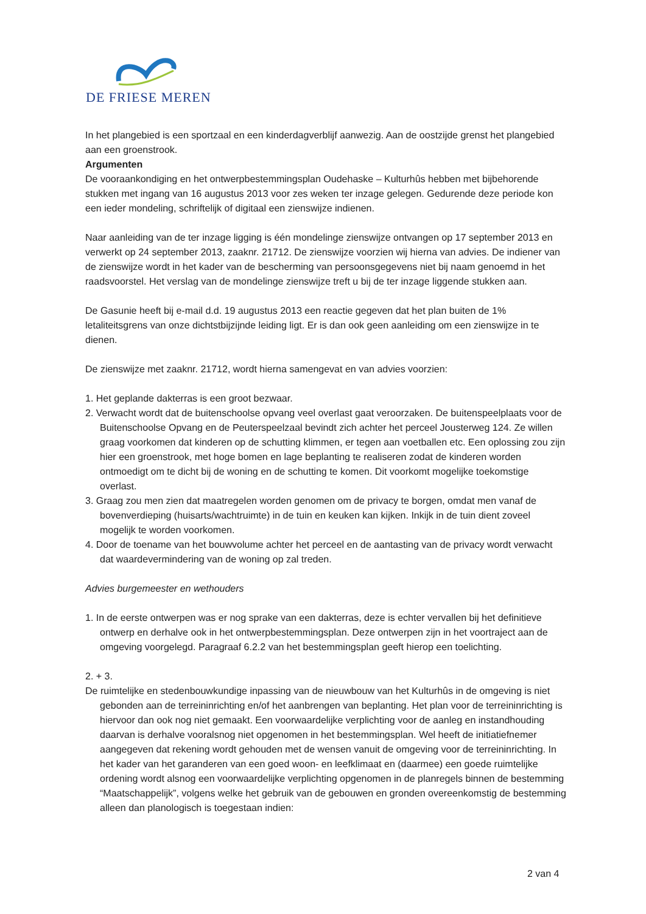DE FRIESE MEREN
In het plangebied is een sportzaal en een kinderdagverblijf aanwezig. Aan de oostzijde grenst het plangebied aan een groenstrook.
Argumenten
De vooraankondiging en het ontwerpbestemmingsplan Oudehaske – Kulturhûs hebben met bijbehorende stukken met ingang van 16 augustus 2013 voor zes weken ter inzage gelegen. Gedurende deze periode kon een ieder mondeling, schriftelijk of digitaal een zienswijze indienen.
Naar aanleiding van de ter inzage ligging is één mondelinge zienswijze ontvangen op 17 september 2013 en verwerkt op 24 september 2013, zaaknr. 21712. De zienswijze voorzien wij hierna van advies. De indiener van de zienswijze wordt in het kader van de bescherming van persoonsgegevens niet bij naam genoemd in het raadsvoorstel. Het verslag van de mondelinge zienswijze treft u bij de ter inzage liggende stukken aan.
De Gasunie heeft bij e-mail d.d. 19 augustus 2013 een reactie gegeven dat het plan buiten de 1% letaliteitsgrens van onze dichtstbijzijnde leiding ligt. Er is dan ook geen aanleiding om een zienswijze in te dienen.
De zienswijze met zaaknr. 21712, wordt hierna samengevat en van advies voorzien:
1. Het geplande dakterras is een groot bezwaar.
2. Verwacht wordt dat de buitenschoolse opvang veel overlast gaat veroorzaken. De buitenspeelplaats voor de Buitenschoolse Opvang en de Peuterspeelzaal bevindt zich achter het perceel Jousterweg 124. Ze willen graag voorkomen dat kinderen op de schutting klimmen, er tegen aan voetballen etc. Een oplossing zou zijn hier een groenstrook, met hoge bomen en lage beplanting te realiseren zodat de kinderen worden ontmoedigt om te dicht bij de woning en de schutting te komen. Dit voorkomt mogelijke toekomstige overlast.
3. Graag zou men zien dat maatregelen worden genomen om de privacy te borgen, omdat men vanaf de bovenverdieping (huisarts/wachtruimte) in de tuin en keuken kan kijken. Inkijk in de tuin dient zoveel mogelijk te worden voorkomen.
4. Door de toename van het bouwvolume achter het perceel en de aantasting van de privacy wordt verwacht dat waardevermindering van de woning op zal treden.
Advies burgemeester en wethouders
1. In de eerste ontwerpen was er nog sprake van een dakterras, deze is echter vervallen bij het definitieve ontwerp en derhalve ook in het ontwerpbestemmingsplan. Deze ontwerpen zijn in het voortraject aan de omgeving voorgelegd. Paragraaf 6.2.2 van het bestemmingsplan geeft hierop een toelichting.
2. + 3.
De ruimtelijke en stedenbouwkundige inpassing van de nieuwbouw van het Kulturhûs in de omgeving is niet gebonden aan de terreininrichting en/of het aanbrengen van beplanting. Het plan voor de terreininrichting is hiervoor dan ook nog niet gemaakt. Een voorwaardelijke verplichting voor de aanleg en instandhouding daarvan is derhalve vooralsnog niet opgenomen in het bestemmingsplan. Wel heeft de initiatiefnemer aangegeven dat rekening wordt gehouden met de wensen vanuit de omgeving voor de terreininrichting. In het kader van het garanderen van een goed woon- en leefklimaat en (daarmee) een goede ruimtelijke ordening wordt alsnog een voorwaardelijke verplichting opgenomen in de planregels binnen de bestemming “Maatschappelijk”, volgens welke het gebruik van de gebouwen en gronden overeenkomstig de bestemming alleen dan planologisch is toegestaan indien:
2 van 4